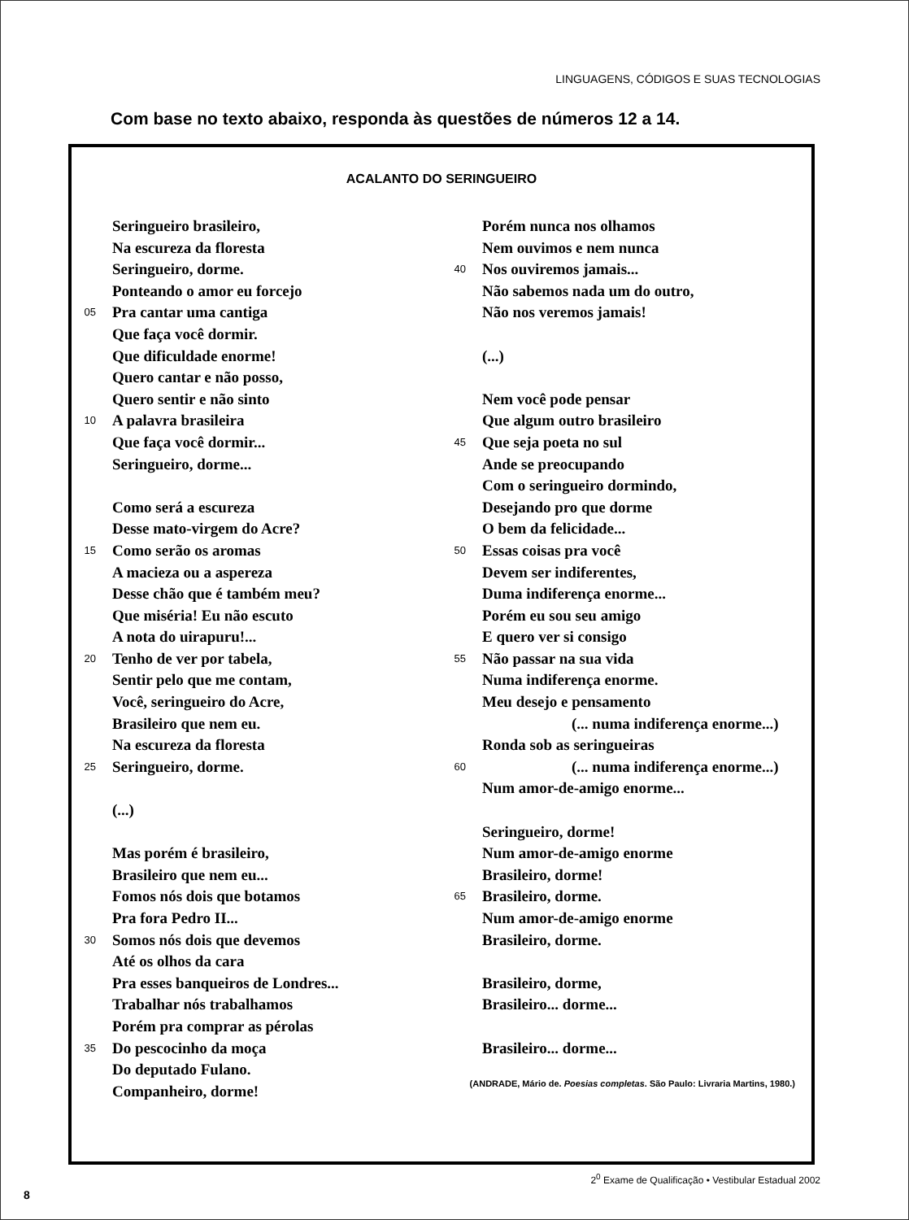LINGUAGENS, CÓDIGOS E SUAS TECNOLOGIAS
Com base no texto abaixo, responda às questões de números 12 a 14.
ACALANTO DO SERINGUEIRO
Seringueiro brasileiro,
Na escureza da floresta
Seringueiro, dorme.
Ponteando o amor eu forcejo
05 Pra cantar uma cantiga
Que faça você dormir.
Que dificuldade enorme!
Quero cantar e não posso,
Quero sentir e não sinto
10 A palavra brasileira
Que faça você dormir...
Seringueiro, dorme...
Como será a escureza
Desse mato-virgem do Acre?
15 Como serão os aromas
A macieza ou a aspereza
Desse chão que é também meu?
Que miséria! Eu não escuto
A nota do uirapuru!...
20 Tenho de ver por tabela,
Sentir pelo que me contam,
Você, seringueiro do Acre,
Brasileiro que nem eu.
Na escureza da floresta
25 Seringueiro, dorme.
(...)
Mas porém é brasileiro,
Brasileiro que nem eu...
Fomos nós dois que botamos
Pra fora Pedro II...
30 Somos nós dois que devemos
Até os olhos da cara
Pra esses banqueiros de Londres...
Trabalhar nós trabalhamos
Porém pra comprar as pérolas
35 Do pescocinho da moça
Do deputado Fulano.
Companheiro, dorme!
Porém nunca nos olhamos
Nem ouvimos e nem nunca
40 Nos ouviremos jamais...
Não sabemos nada um do outro,
Não nos veremos jamais!
(...)
Nem você pode pensar
Que algum outro brasileiro
45 Que seja poeta no sul
Ande se preocupando
Com o seringueiro dormindo,
Desejando pro que dorme
O bem da felicidade...
50 Essas coisas pra você
Devem ser indiferentes,
Duma indiferença enorme...
Porém eu sou seu amigo
E quero ver si consigo
55 Não passar na sua vida
Numa indiferença enorme.
Meu desejo e pensamento
(... numa indiferença enorme...)
Ronda sob as seringueiras
60 (... numa indiferença enorme...)
Num amor-de-amigo enorme...
Seringueiro, dorme!
Num amor-de-amigo enorme
Brasileiro, dorme!
65 Brasileiro, dorme.
Num amor-de-amigo enorme
Brasileiro, dorme.
Brasileiro, dorme,
Brasileiro... dorme...
Brasileiro... dorme...
(ANDRADE, Mário de. Poesias completas. São Paulo: Livraria Martins, 1980.)
2<sup>0</sup> Exame de Qualificação • Vestibular Estadual 2002
8